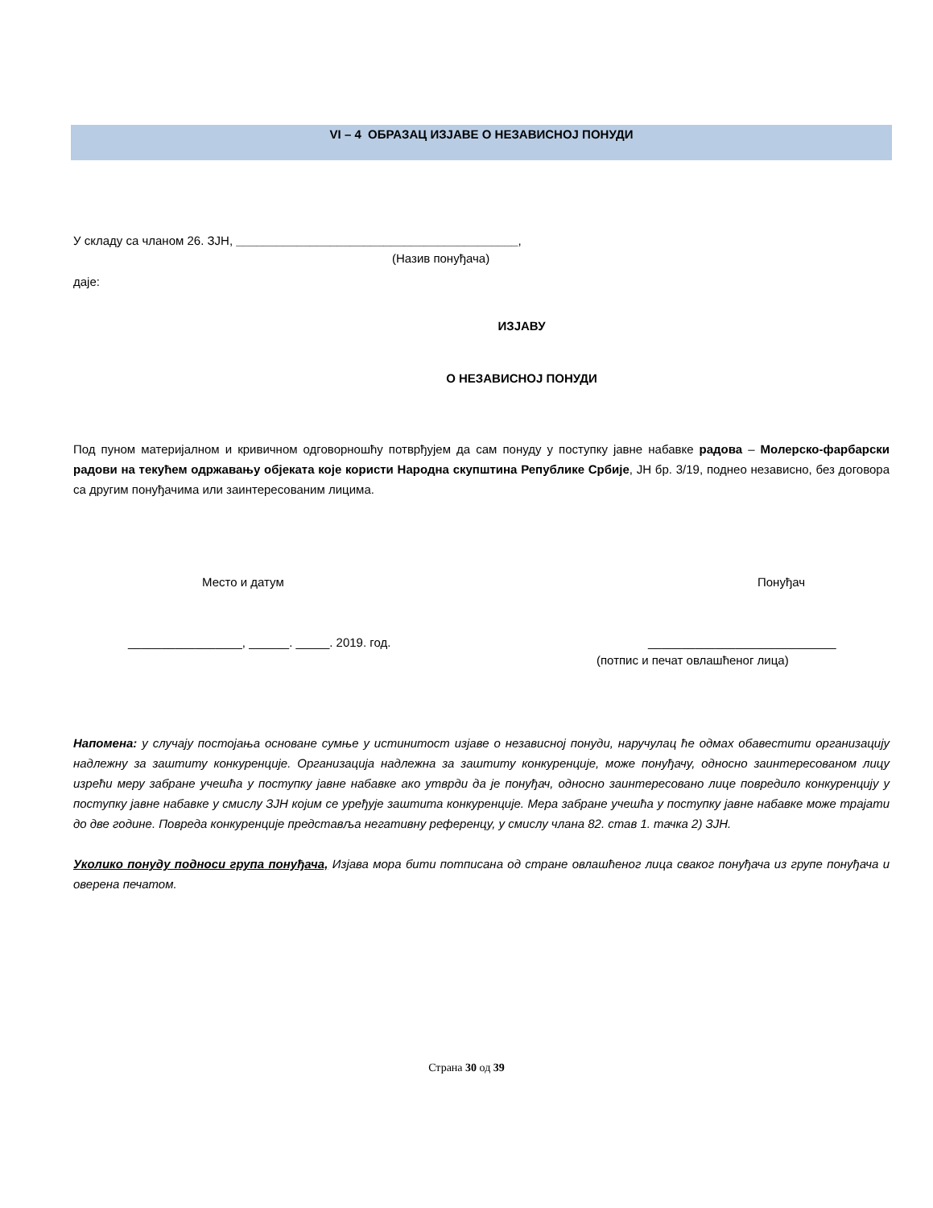VI – 4 ОБРАЗАЦ ИЗЈАВЕ О НЕЗАВИСНОЈ ПОНУДИ
У складу са чланом 26. ЗЈН, __________________________________________,
(Назив понуђача)
даје:
ИЗЈАВУ
О НЕЗАВИСНОЈ ПОНУДИ
Под пуном материјалном и кривичном одговорношћу потврђујем да сам понуду у поступку јавне набавке радова – Молерско-фарбарски радови на текућем одржавању објеката које користи Народна скупштина Републике Србије, ЈН бр. 3/19, поднео независно, без договора са другим понуђачима или заинтересованим лицима.
Место и датум Понуђач
_________________, ______. _____. 2019. год. ____________________________
(потпис и печат овлашћеног лица)
Напомена: у случају постојања основане сумње у истинитост изјаве о независној понуди, наручулац ће одмах обавестити организацију надлежну за заштиту конкуренције. Организација надлежна за заштиту конкуренције, може понуђачу, односно заинтересованом лицу изрећи меру забране учешћа у поступку јавне набавке ако утврди да је понуђач, односно заинтересовано лице повредило конкуренцију у поступку јавне набавке у смислу ЗЈН којим се уређује заштита конкуренције. Мера забране учешћа у поступку јавне набавке може трајати до две године. Повреда конкуренције представља негативну референцу, у смислу члана 82. став 1. тачка 2) ЗЈН.
Уколико понуду подноси група понуђача, Изјава мора бити потписана од стране овлашћеног лица сваког понуђача из групе понуђача и оверена печатом.
Страна 30 од 39